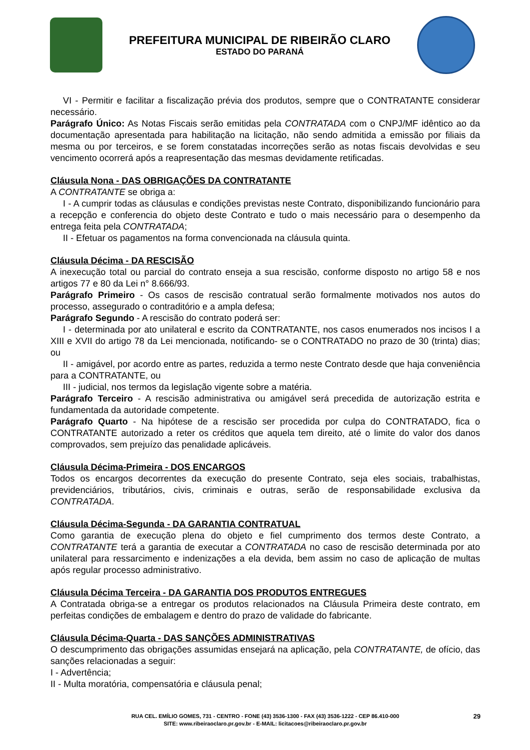PREFEITURA MUNICIPAL DE RIBEIRÃO CLARO
ESTADO DO PARANÁ
VI - Permitir e facilitar a fiscalização prévia dos produtos, sempre que o CONTRATANTE considerar necessário.
Parágrafo Único: As Notas Fiscais serão emitidas pela CONTRATADA com o CNPJ/MF idêntico ao da documentação apresentada para habilitação na licitação, não sendo admitida a emissão por filiais da mesma ou por terceiros, e se forem constatadas incorreções serão as notas fiscais devolvidas e seu vencimento ocorrerá após a reapresentação das mesmas devidamente retificadas.
Cláusula Nona - DAS OBRIGAÇÕES DA CONTRATANTE
A CONTRATANTE se obriga a:
I - A cumprir todas as cláusulas e condições previstas neste Contrato, disponibilizando funcionário para a recepção e conferencia do objeto deste Contrato e tudo o mais necessário para o desempenho da entrega feita pela CONTRATADA;
II - Efetuar os pagamentos na forma convencionada na cláusula quinta.
Cláusula Décima - DA RESCISÃO
A inexecução total ou parcial do contrato enseja a sua rescisão, conforme disposto no artigo 58 e nos artigos 77 e 80 da Lei n° 8.666/93.
Parágrafo Primeiro - Os casos de rescisão contratual serão formalmente motivados nos autos do processo, assegurado o contraditório e a ampla defesa;
Parágrafo Segundo - A rescisão do contrato poderá ser:
I - determinada por ato unilateral e escrito da CONTRATANTE, nos casos enumerados nos incisos I a XIII e XVII do artigo 78 da Lei mencionada, notificando- se o CONTRATADO no prazo de 30 (trinta) dias; ou
II - amigável, por acordo entre as partes, reduzida a termo neste Contrato desde que haja conveniência para a CONTRATANTE, ou
III - judicial, nos termos da legislação vigente sobre a matéria.
Parágrafo Terceiro - A rescisão administrativa ou amigável será precedida de autorização estrita e fundamentada da autoridade competente.
Parágrafo Quarto - Na hipótese de a rescisão ser procedida por culpa do CONTRATADO, fica o CONTRATANTE autorizado a reter os créditos que aquela tem direito, até o limite do valor dos danos comprovados, sem prejuízo das penalidade aplicáveis.
Cláusula Décima-Primeira - DOS ENCARGOS
Todos os encargos decorrentes da execução do presente Contrato, seja eles sociais, trabalhistas, previdenciários, tributários, civis, criminais e outras, serão de responsabilidade exclusiva da CONTRATADA.
Cláusula Décima-Segunda - DA GARANTIA CONTRATUAL
Como garantia de execução plena do objeto e fiel cumprimento dos termos deste Contrato, a CONTRATANTE terá a garantia de executar a CONTRATADA no caso de rescisão determinada por ato unilateral para ressarcimento e indenizações a ela devida, bem assim no caso de aplicação de multas após regular processo administrativo.
Cláusula Décima Terceira - DA GARANTIA DOS PRODUTOS ENTREGUES
A Contratada obriga-se a entregar os produtos relacionados na Cláusula Primeira deste contrato, em perfeitas condições de embalagem e dentro do prazo de validade do fabricante.
Cláusula Décima-Quarta - DAS SANÇÕES ADMINISTRATIVAS
O descumprimento das obrigações assumidas ensejará na aplicação, pela CONTRATANTE, de ofício, das sanções relacionadas a seguir:
I - Advertência;
II - Multa moratória, compensatória e cláusula penal;
RUA CEL. EMÍLIO GOMES, 731 - CENTRO - FONE (43) 3536-1300 - FAX (43) 3536-1222 - CEP 86.410-000
SITE: www.ribeiraoclaro.pr.gov.br - E-MAIL: licitacoes@ribeiraoclaro.pr.gov.br
29